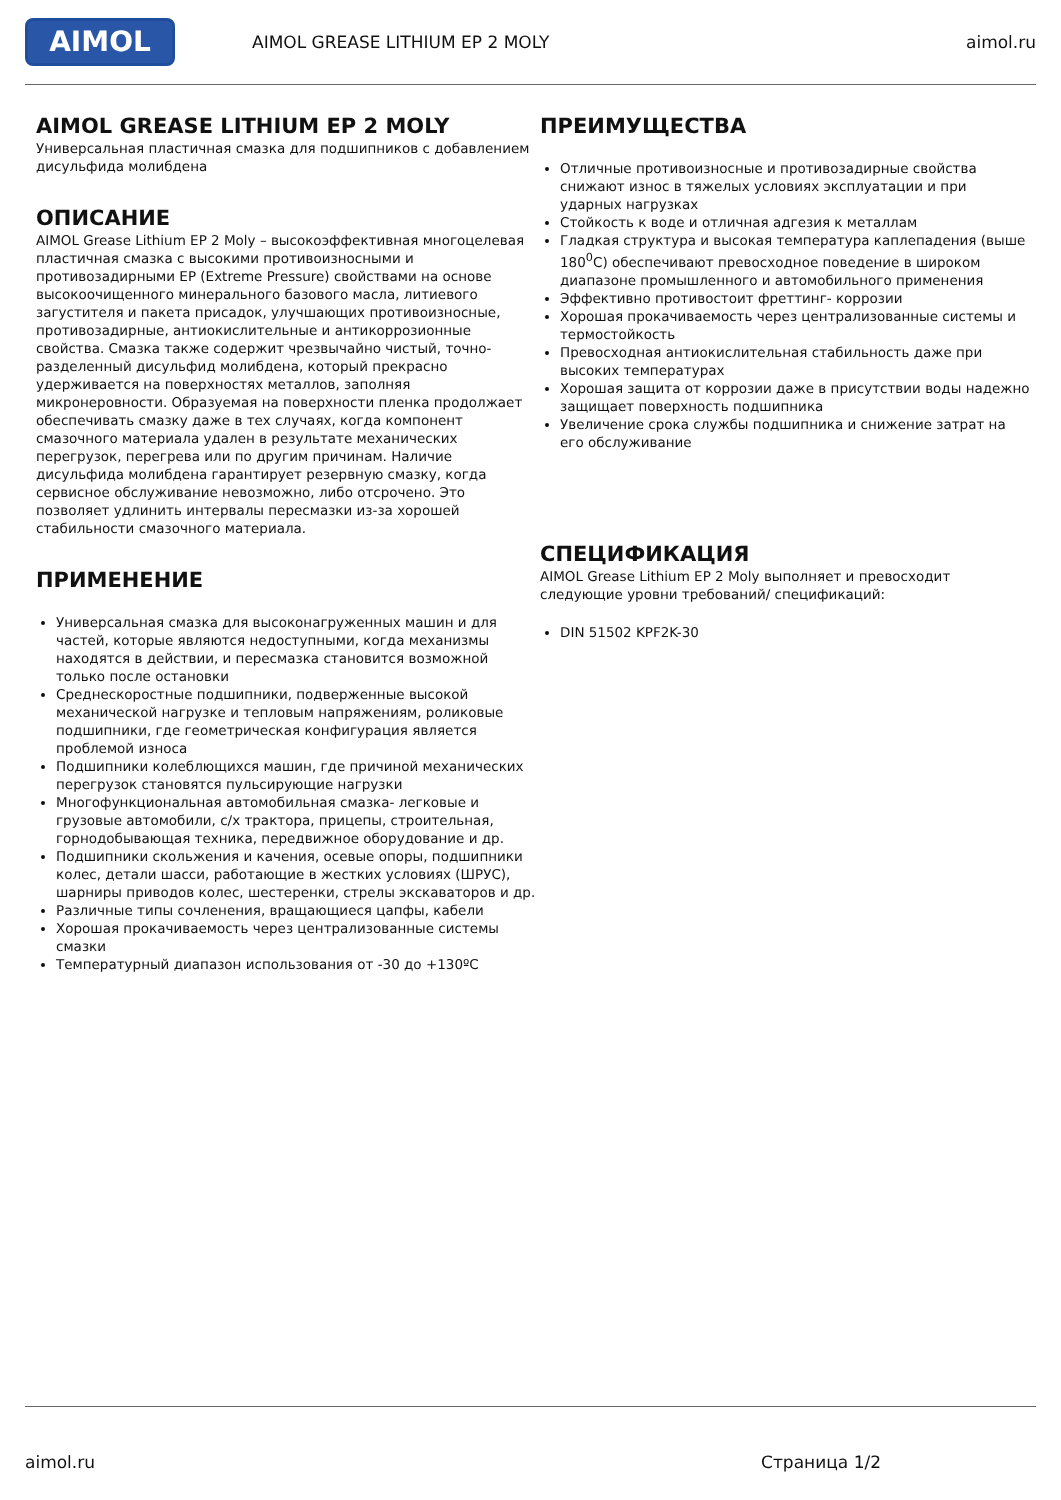AIMOL
AIMOL GREASE LITHIUM EP 2 MOLY aimol.ru
AIMOL GREASE LITHIUM EP 2 MOLY
Универсальная пластичная смазка для подшипников с добавлением дисульфида молибдена
ОПИСАНИЕ
AIMOL Grease Lithium EP 2 Moly – высокоэффективная многоцелевая пластичная смазка с высокими противоизносными и противозадирными EP (Extreme Pressure) свойствами на основе высокоочищенного минерального базового масла, литиевого загустителя и пакета присадок, улучшающих противоизносные, противозадирные, антиокислительные и антикоррозионные свойства. Смазка также содержит чрезвычайно чистый, точно-разделенный дисульфид молибдена, который прекрасно удерживается на поверхностях металлов, заполняя микронеровности. Образуемая на поверхности пленка продолжает обеспечивать смазку даже в тех случаях, когда компонент смазочного материала удален в результате механических перегрузок, перегрева или по другим причинам. Наличие дисульфида молибдена гарантирует резервную смазку, когда сервисное обслуживание невозможно, либо отсрочено. Это позволяет удлинить интервалы пересмазки из-за хорошей стабильности смазочного материала.
ПРИМЕНЕНИЕ
Универсальная смазка для высоконагруженных машин и для частей, которые являются недоступными, когда механизмы находятся в действии, и пересмазка становится возможной только после остановки
Среднескоростные подшипники, подверженные высокой механической нагрузке и тепловым напряжениям, роликовые подшипники, где геометрическая конфигурация является проблемой износа
Подшипники колеблющихся машин, где причиной механических перегрузок становятся пульсирующие нагрузки
Многофункциональная автомобильная смазка- легковые и грузовые автомобили, с/х трактора, прицепы, строительная, горнодобывающая техника, передвижное оборудование и др.
Подшипники скольжения и качения, осевые опоры, подшипники колес, детали шасси, работающие в жестких условиях (ШРУС), шарниры приводов колес, шестеренки, стрелы экскаваторов и др.
Различные типы сочленения, вращающиеся цапфы, кабели
Хорошая прокачиваемость через централизованные системы смазки
Температурный диапазон использования от -30 до +130ºС
ПРЕИМУЩЕСТВА
Отличные противоизносные и противозадирные свойства снижают износ в тяжелых условиях эксплуатации и при ударных нагрузках
Стойкость к воде и отличная адгезия к металлам
Гладкая структура и высокая температура каплепадения (выше 180<sup>0</sup>С) обеспечивают превосходное поведение в широком диапазоне промышленного и автомобильного применения
Эффективно противостоит фреттинг- коррозии
Хорошая прокачиваемость через централизованные системы и термостойкость
Превосходная антиокислительная стабильность даже при высоких температурах
Хорошая защита от коррозии даже в присутствии воды надежно защищает поверхность подшипника
Увеличение срока службы подшипника и снижение затрат на его обслуживание
СПЕЦИФИКАЦИЯ
AIMOL Grease Lithium EP 2 Moly выполняет и превосходит следующие уровни требований/ спецификаций:
DIN 51502 KPF2K-30
aimol.ru Страница 1/2